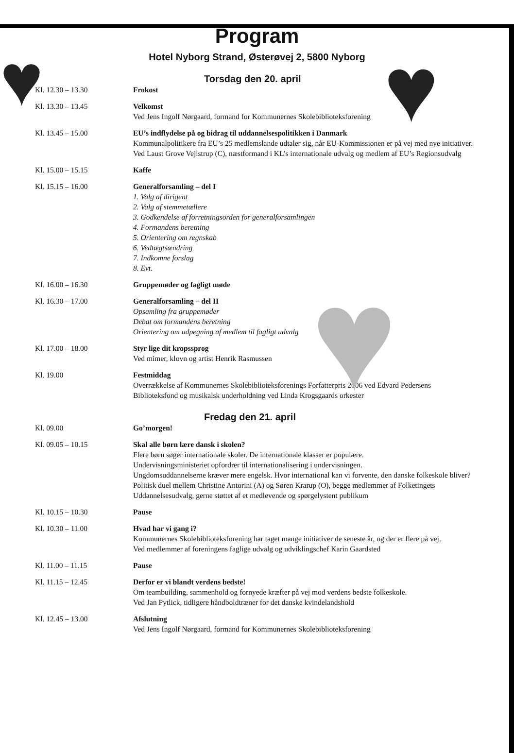♥ ♥
♥
Program
Hotel Nyborg Strand, Østerøvej 2, 5800 Nyborg
Torsdag den 20. april
| Kl. 12.30 – 13.30 | Frokost |
| Kl. 13.30 – 13.45 | Velkomst Ved Jens Ingolf Nørgaard, formand for Kommunernes Skolebiblioteksforening |
| Kl. 13.45 – 15.00 | EU’s indflydelse på og bidrag til uddannelsespolitikken i Danmark Kommunalpolitikere fra EU’s 25 medlemslande udtaler sig, når EU-Kommissionen er på vej med nye initiativer. Ved Laust Grove Vejlstrup (C), næstformand i KL’s internationale udvalg og medlem af EU’s Regionsudvalg |
| Kl. 15.00 – 15.15 | Kaffe |
| Kl. 15.15 – 16.00 | Generalforsamling – del I 1. Valg af dirigent 2. Valg af stemmetællere 3. Godkendelse af forretningsorden for generalforsamlingen 4. Formandens beretning 5. Orientering om regnskab 6. Vedtægtsændring 7. Indkomne forslag 8. Evt. |
| Kl. 16.00 – 16.30 | Gruppemøder og fagligt møde |
| Kl. 16.30 – 17.00 | Generalforsamling – del II Opsamling fra gruppemøder Debat om formandens beretning Orientering om udpegning af medlem til fagligt udvalg |
| Kl. 17.00 – 18.00 | Styr lige dit kropssprog Ved mimer, klovn og artist Henrik Rasmussen |
| Kl. 19.00 | Festmiddag Overrækkelse af Kommunernes Skolebiblioteksforenings Forfatterpris 2006 ved Edvard Pedersens Biblioteksfond og musikalsk underholdning ved Linda Krogsgaards orkester |
Fredag den 21. april
| Kl. 09.00 | Go’morgen! |
| Kl. 09.05 – 10.15 | Skal alle børn lære dansk i skolen? Flere børn søger internationale skoler. De internationale klasser er populære. Undervisningsministeriet opfordrer til internationalisering i undervisningen. Ungdomsuddannelserne kræver mere engelsk. Hvor international kan vi forvente, den danske folkeskole bliver? Politisk duel mellem Christine Antorini (A) og Søren Krarup (O), begge medlemmer af Folketingets Uddannelsesudvalg, gerne støttet af et medlevende og spørgelystent publikum |
| Kl. 10.15 – 10.30 | Pause |
| Kl. 10.30 – 11.00 | Hvad har vi gang i? Kommunernes Skolebiblioteksforening har taget mange initiativer de seneste år, og der er flere på vej. Ved medlemmer af foreningens faglige udvalg og udviklingschef Karin Gaardsted |
| Kl. 11.00 – 11.15 | Pause |
| Kl. 11.15 – 12.45 | Derfor er vi blandt verdens bedste! Om teambuilding, sammenhold og fornyede kræfter på vej mod verdens bedste folkeskole. Ved Jan Pytlick, tidligere håndboldtræner for det danske kvindelandshold |
| Kl. 12.45 – 13.00 | Afslutning Ved Jens Ingolf Nørgaard, formand for Kommunernes Skolebiblioteksforening |